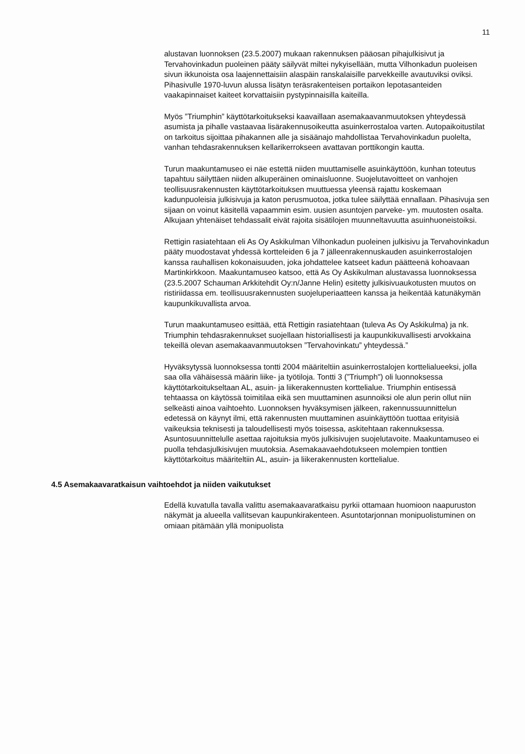11
alustavan luonnoksen (23.5.2007) mukaan rakennuksen pääosan pihajulkisivut ja Tervahovinkadun puoleinen pääty säilyvät miltei nykyisellään, mutta Vilhonkadun puoleisen sivun ikkunoista osa laajennettaisiin alaspäin ranskalaisille parvekkeille avautuviksi oviksi. Pihasivulle 1970-luvun alussa lisätyn teräsrakenteisen portaikon lepotasanteiden vaakapinnaiset kaiteet korvattaisiin pystypinnaisilla kaiteilla.
Myös ”Triumphin” käyttötarkoitukseksi kaavaillaan asemakaavanmuutoksen yhteydessä asumista ja pihalle vastaavaa lisärakennusoikeutta asuinkerrostaloa varten. Autopaikoitustilat on tarkoitus sijoittaa pihakannen alle ja sisäänajo mahdollistaa Tervahovinkadun puolelta, vanhan tehdasrakennuksen kellarikerrokseen avattavan porttikongin kautta.
Turun maakuntamuseo ei näe estettä niiden muuttamiselle asuinkäyttöön, kunhan toteutus tapahtuu säilyttäen niiden alkuperäinen ominaisluonne. Suojelutavoitteet on vanhojen teollisuusrakennusten käyttötarkoituksen muuttuessa yleensä rajattu koskemaan kadunpuoleisia julkisivuja ja katon perusmuotoa, jotka tulee säilyttää ennallaan. Pihasivuja sen sijaan on voinut käsitellä vapaammin esim. uusien asuntojen parveke- ym. muutosten osalta. Alkujaan yhtenäiset tehdassalit eivät rajoita sisätilojen muunneltavuutta asuinhuoneistoiksi.
Rettigin rasiatehtaan eli As Oy Askikulman Vilhonkadun puoleinen julkisivu ja Tervahovinkadun pääty muodostavat yhdessä kortteleiden 6 ja 7 jälleenrakennuskauden asuinkerrostalojen kanssa rauhallisen kokonaisuuden, joka johdattelee katseet kadun päätteenä kohoavaan Martinkirkkoon. Maakuntamuseo katsoo, että As Oy Askikulman alustavassa luonnoksessa (23.5.2007 Schauman Arkkitehdit Oy:n/Janne Helin) esitetty julkisivuaukotusten muutos on ristiriidassa em. teollisuusrakennusten suojeluperiaatteen kanssa ja heikentää katunäkymän kaupunkikuvallista arvoa.
Turun maakuntamuseo esittää, että Rettigin rasiatehtaan (tuleva As Oy Askikulma) ja nk. Triumphin tehdasrakennukset suojellaan historiallisesti ja kaupunkikuvallisesti arvokkaina tekeillä olevan asemakaavanmuutoksen ”Tervahovinkatu” yhteydessä.”
Hyväksytyssä luonnoksessa tontti 2004 määriteltiin asuinkerrostalojen korttelialueeksi, jolla saa olla vähäisessä määrin liike- ja työtiloja. Tontti 3 (”Triumph") oli luonnoksessa käyttötarkoitukseltaan AL, asuin- ja liikerakennusten korttelialue. Triumphin entisessä tehtaassa on käytössä toimitilaa eikä sen muuttaminen asunnoiksi ole alun perin ollut niin selkeästi ainoa vaihtoehto. Luonnoksen hyväksymisen jälkeen, rakennussuunnittelun edetessä on käynyt ilmi, että rakennusten muuttaminen asuinkäyttöön tuottaa erityisiä vaikeuksia teknisesti ja taloudellisesti myös toisessa, askitehtaan rakennuksessa. Asuntosuunnittelulle asettaa rajoituksia myös julkisivujen suojelutavoite. Maakuntamuseo ei puolla tehdasjulkisivujen muutoksia. Asemakaavaehdotukseen molempien tonttien käyttötarkoitus määriteltiin AL, asuin- ja liikerakennusten korttelialue.
4.5 Asemakaavaratkaisun vaihtoehdot ja niiden vaikutukset
Edellä kuvatulla tavalla valittu asemakaavaratkaisu pyrkii ottamaan huomioon naapuruston näkymät ja alueella vallitsevan kaupunkirakenteen. Asuntotarjonnan monipuolistuminen on omiaan pitämään yllä monipuolista